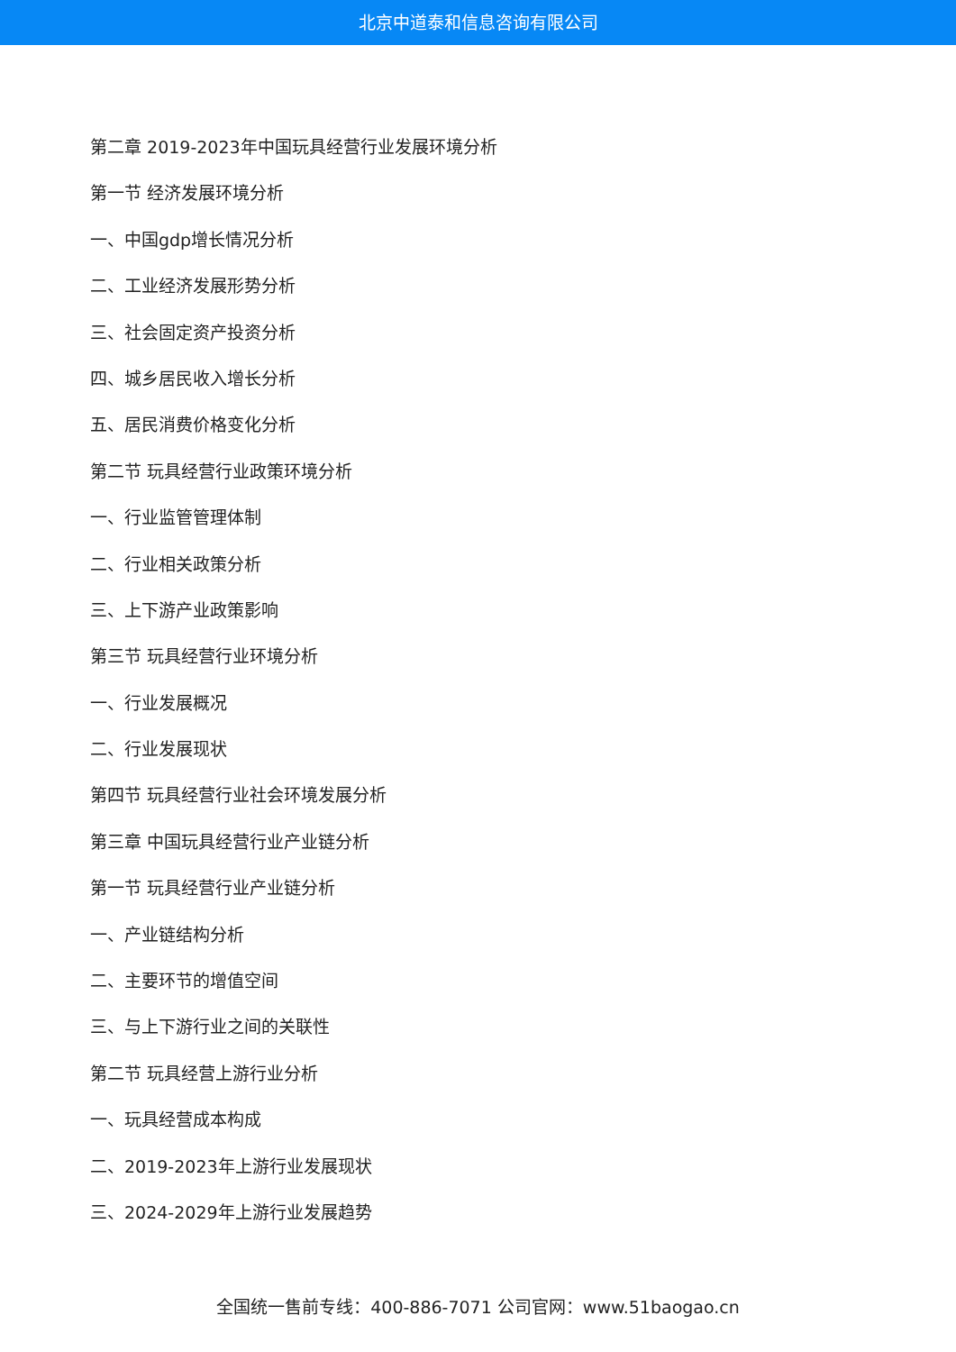北京中道泰和信息咨询有限公司
第二章 2019-2023年中国玩具经营行业发展环境分析
第一节 经济发展环境分析
一、中国gdp增长情况分析
二、工业经济发展形势分析
三、社会固定资产投资分析
四、城乡居民收入增长分析
五、居民消费价格变化分析
第二节 玩具经营行业政策环境分析
一、行业监管管理体制
二、行业相关政策分析
三、上下游产业政策影响
第三节 玩具经营行业环境分析
一、行业发展概况
二、行业发展现状
第四节 玩具经营行业社会环境发展分析
第三章 中国玩具经营行业产业链分析
第一节 玩具经营行业产业链分析
一、产业链结构分析
二、主要环节的增值空间
三、与上下游行业之间的关联性
第二节 玩具经营上游行业分析
一、玩具经营成本构成
二、2019-2023年上游行业发展现状
三、2024-2029年上游行业发展趋势
全国统一售前专线：400-886-7071 公司官网：www.51baogao.cn